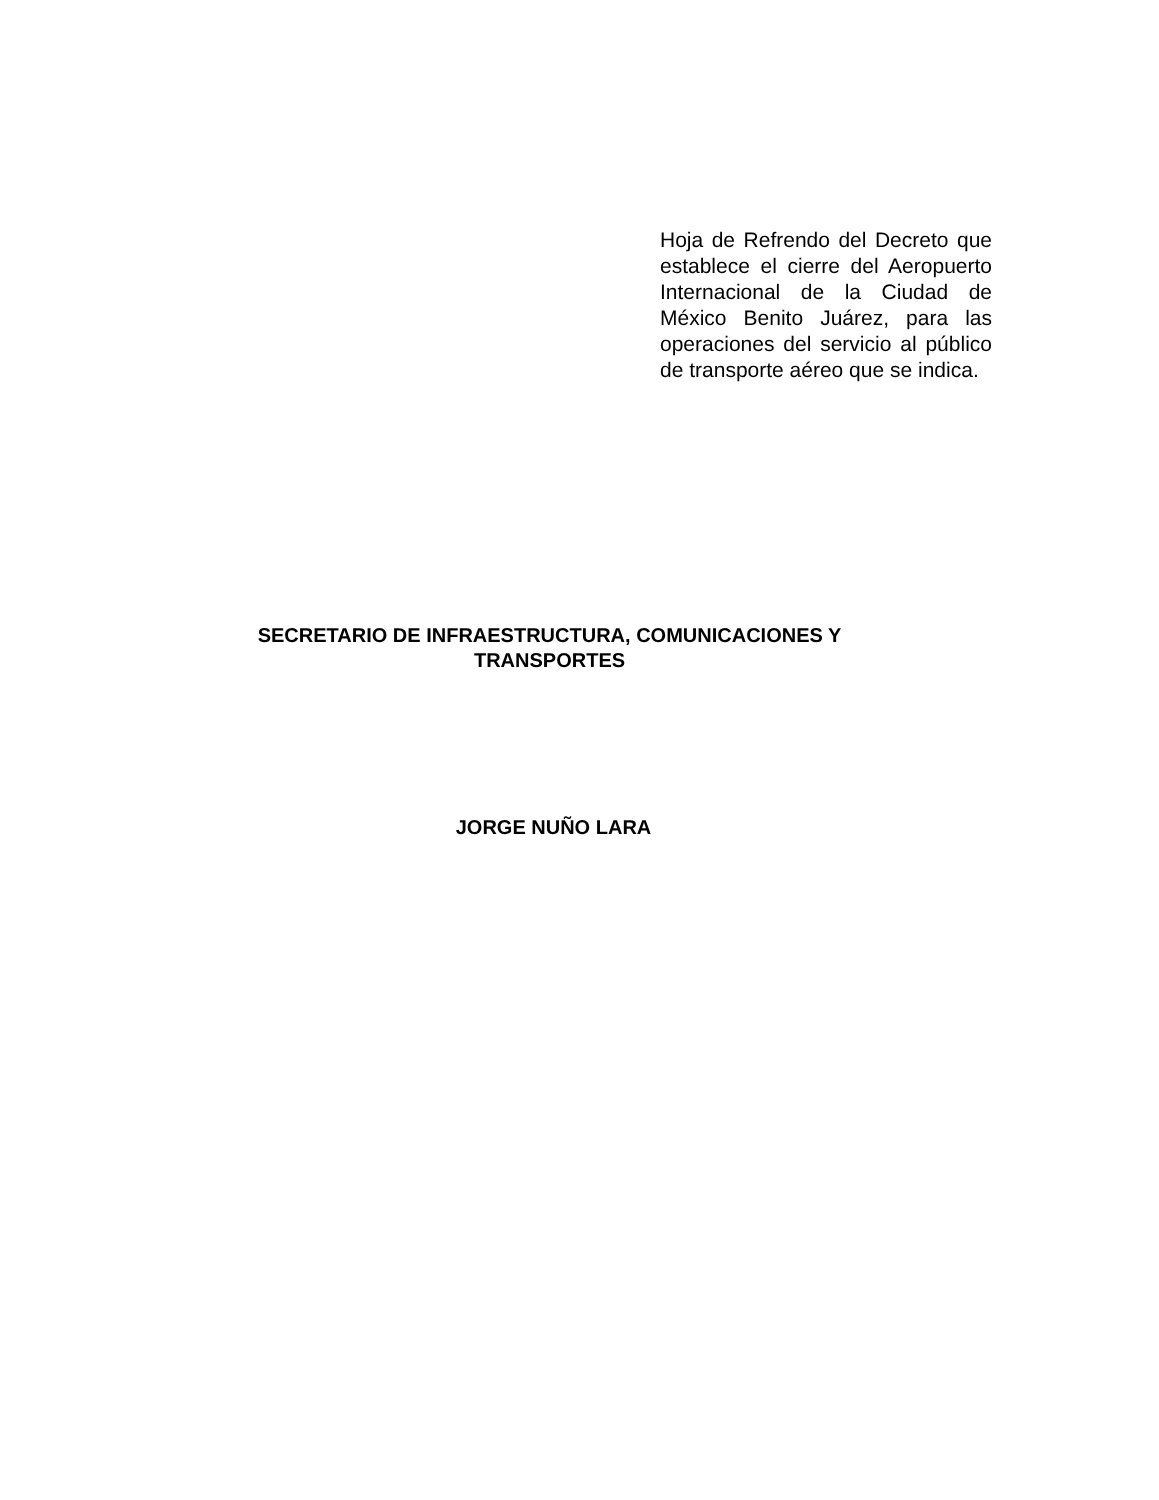Hoja de Refrendo del Decreto que establece el cierre del Aeropuerto Internacional de la Ciudad de México Benito Juárez, para las operaciones del servicio al público de transporte aéreo que se indica.
SECRETARIO DE INFRAESTRUCTURA, COMUNICACIONES Y
TRANSPORTES
JORGE NUÑO LARA